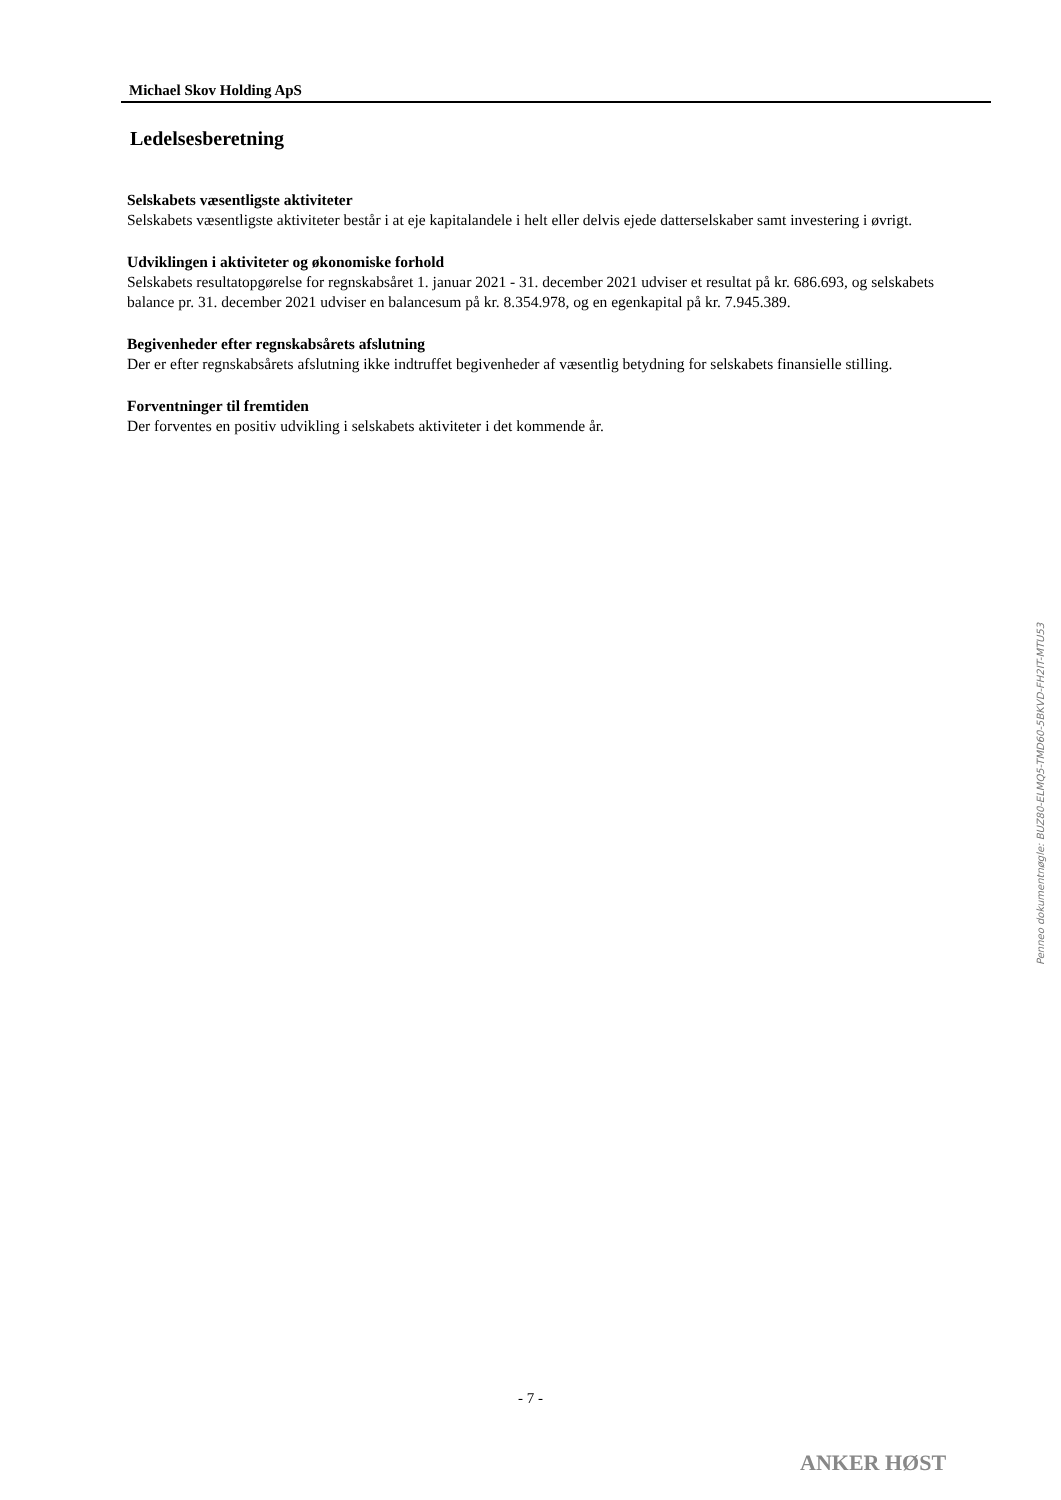Michael Skov Holding ApS
Ledelsesberetning
Selskabets væsentligste aktiviteter
Selskabets væsentligste aktiviteter består i at eje kapitalandele i helt eller delvis ejede datterselskaber samt investering i øvrigt.
Udviklingen i aktiviteter og økonomiske forhold
Selskabets resultatopgørelse for regnskabsåret 1. januar 2021 - 31. december 2021 udviser et resultat på kr. 686.693, og selskabets balance pr. 31. december 2021 udviser en balancesum på kr. 8.354.978, og en egenkapital på kr. 7.945.389.
Begivenheder efter regnskabsårets afslutning
Der er efter regnskabsårets afslutning ikke indtruffet begivenheder af væsentlig betydning for selskabets finansielle stilling.
Forventninger til fremtiden
Der forventes en positiv udvikling i selskabets aktiviteter i det kommende år.
Penneo dokumentnøgle: BUZ80-ELMQ5-TMD60-5BKVD-FH2IT-MTU53
- 7 -
ANKER HØST